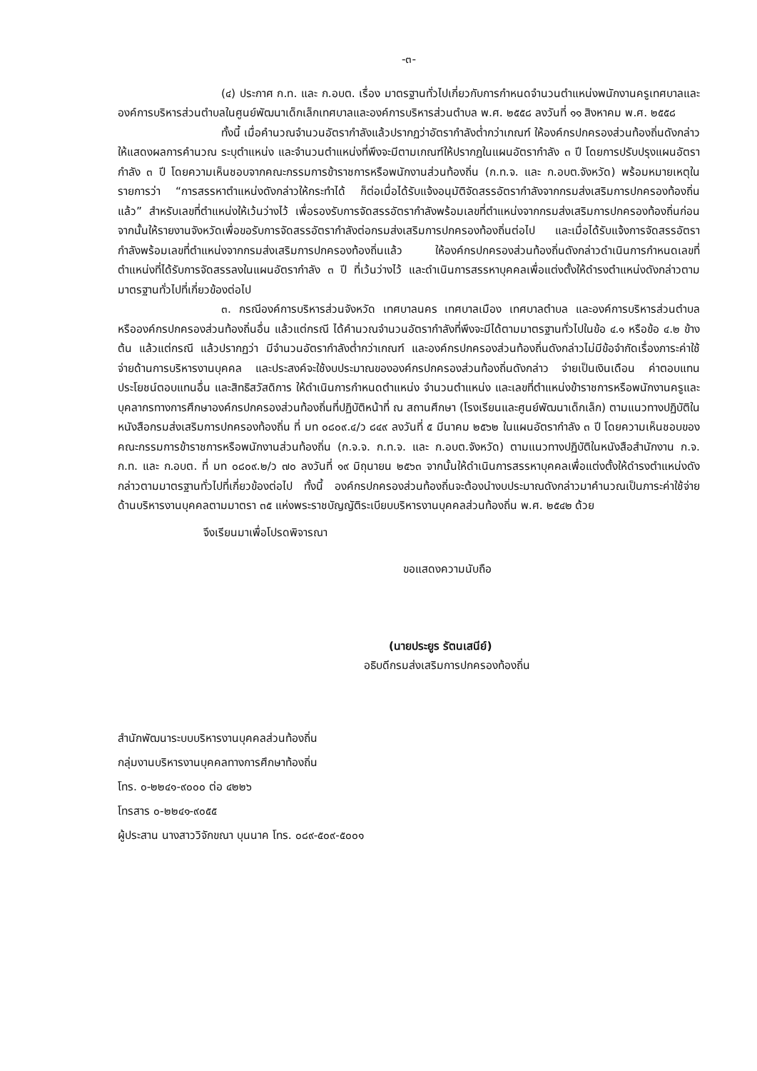-๓-
(๔) ประกาศ ก.ท. และ ก.อบต. เรื่อง มาตรฐานทั่วไปเกี่ยวกับการกำหนดจำนวนตำแหน่งพนักงานครูเทศบาลและองค์การบริหารส่วนตำบลในศูนย์พัฒนาเด็กเล็กเทศบาลและองค์การบริหารส่วนตำบล พ.ศ. ๒๕๕๘ ลงวันที่ ๑๑ สิงหาคม พ.ศ. ๒๕๕๘
ทั้งนี้ เมื่อคำนวณจำนวนอัตรากำลังแล้วปรากฏว่าอัตรากำลังต่ำกว่าเกณฑ์ ให้องค์กรปกครองส่วนท้องถิ่นดังกล่าวให้แสดงผลการคำนวณ ระบุตำแหน่ง และจำนวนตำแหน่งที่พึงจะมีตามเกณฑ์ให้ปรากฏในแผนอัตรากำลัง ๓ ปี โดยการปรับปรุงแผนอัตรากำลัง ๓ ปี โดยความเห็นชอบจากคณะกรรมการข้าราชการหรือพนักงานส่วนท้องถิ่น (ก.ท.จ. และ ก.อบต.จังหวัด) พร้อมหมายเหตุในรายการว่า “การสรรหาตำแหน่งดังกล่าวให้กระทำได้ ก็ต่อเมื่อได้รับแจ้งอนุมัติจัดสรรอัตรากำลังจากกรมส่งเสริมการปกครองท้องถิ่นแล้ว” สำหรับเลขที่ตำแหน่งให้เว้นว่างไว้ เพื่อรองรับการจัดสรรอัตรากำลังพร้อมเลขที่ตำแหน่งจากกรมส่งเสริมการปกครองท้องถิ่นก่อน จากนั้นให้รายงานจังหวัดเพื่อขอรับการจัดสรรอัตรากำลังต่อกรมส่งเสริมการปกครองท้องถิ่นต่อไป และเมื่อได้รับแจ้งการจัดสรรอัตรากำลังพร้อมเลขที่ตำแหน่งจากกรมส่งเสริมการปกครองท้องถิ่นแล้ว ให้องค์กรปกครองส่วนท้องถิ่นดังกล่าวดำเนินการกำหนดเลขที่ตำแหน่งที่ได้รับการจัดสรรลงในแผนอัตรากำลัง ๓ ปี ที่เว้นว่างไว้ และดำเนินการสรรหาบุคคลเพื่อแต่งตั้งให้ดำรงตำแหน่งดังกล่าวตามมาตรฐานทั่วไปที่เกี่ยวข้องต่อไป
๓. กรณีองค์การบริหารส่วนจังหวัด เทศบาลนคร เทศบาลเมือง เทศบาลตำบล และองค์การบริหารส่วนตำบล หรือองค์กรปกครองส่วนท้องถิ่นอื่น แล้วแต่กรณี ได้คำนวณจำนวนอัตรากำลังที่พึงจะมีได้ตามมาตรฐานทั่วไปในข้อ ๔.๑ หรือข้อ ๔.๒ ข้างต้น แล้วแต่กรณี แล้วปรากฏว่า มีจำนวนอัตรากำลังต่ำกว่าเกณฑ์ และองค์กรปกครองส่วนท้องถิ่นดังกล่าวไม่มีข้อจำกัดเรื่องภาระค่าใช้จ่ายด้านการบริหารงานบุคคล และประสงค์จะใช้งบประมาณขององค์กรปกครองส่วนท้องถิ่นดังกล่าว จ่ายเป็นเงินเดือน ค่าตอบแทน ประโยชน์ตอบแทนอื่น และสิทธิสวัสดิการ ให้ดำเนินการกำหนดตำแหน่ง จำนวนตำแหน่ง และเลขที่ตำแหน่งข้าราชการหรือพนักงานครูและบุคลากรทางการศึกษาองค์กรปกครองส่วนท้องถิ่นที่ปฏิบัติหน้าที่ ณ สถานศึกษา (โรงเรียนและศูนย์พัฒนาเด็กเล็ก) ตามแนวทางปฏิบัติในหนังสือกรมส่งเสริมการปกครองท้องถิ่น ที่ มท ๐๘๐๙.๔/ว ๘๔๙ ลงวันที่ ๕ มีนาคม ๒๕๖๒ ในแผนอัตรากำลัง ๓ ปี โดยความเห็นชอบของคณะกรรมการข้าราชการหรือพนักงานส่วนท้องถิ่น (ก.จ.จ. ก.ท.จ. และ ก.อบต.จังหวัด) ตามแนวทางปฏิบัติในหนังสือสำนักงาน ก.จ. ก.ท. และ ก.อบต. ที่ มท ๐๘๐๙.๒/ว ๗๐ ลงวันที่ ๑๙ มิถุนายน ๒๕๖๓ จากนั้นให้ดำเนินการสรรหาบุคคลเพื่อแต่งตั้งให้ดำรงตำแหน่งดังกล่าวตามมาตรฐานทั่วไปที่เกี่ยวข้องต่อไป ทั้งนี้ องค์กรปกครองส่วนท้องถิ่นจะต้องนำงบประมาณดังกล่าวมาคำนวณเป็นภาระค่าใช้จ่ายด้านบริหารงานบุคคลตามมาตรา ๓๕ แห่งพระราชบัญญัติระเบียบบริหารงานบุคคลส่วนท้องถิ่น พ.ศ. ๒๕๔๒ ด้วย
จึงเรียนมาเพื่อโปรดพิจารณา
ขอแสดงความนับถือ
(นายประยูร รัตนเสนีย์)
อธิบดีกรมส่งเสริมการปกครองท้องถิ่น
สำนักพัฒนาระบบบริหารงานบุคคลส่วนท้องถิ่น
กลุ่มงานบริหารงานบุคคลทางการศึกษาท้องถิ่น
โทร. ๐-๒๒๔๑-๙๐๐๐ ต่อ ๔๒๒๖
โทรสาร ๐-๒๒๔๑-๙๐๕๕
ผู้ประสาน นางสาววิจักขณา บุนนาค โทร. ๐๘๙-๕๐๙-๕๐๐๑